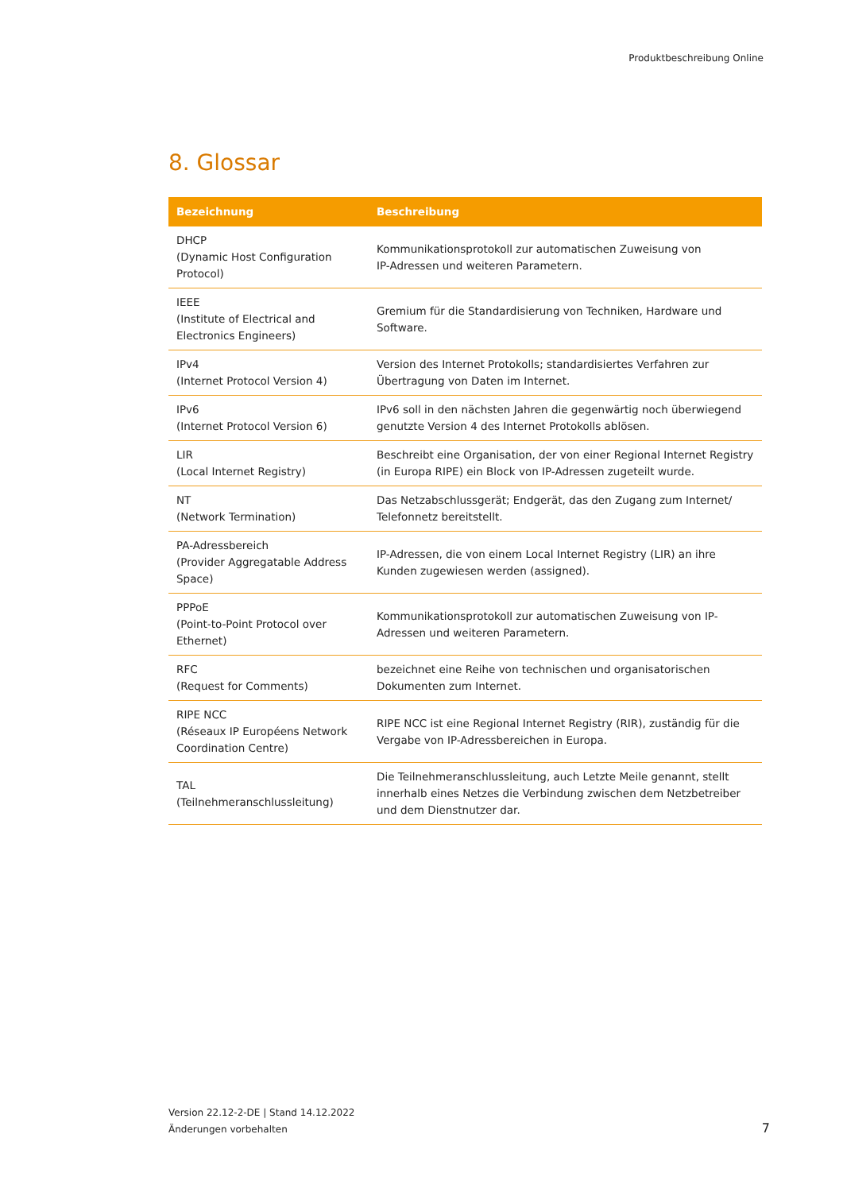Produktbeschreibung Online
8. Glossar
| Bezeichnung | Beschreibung |
| --- | --- |
| DHCP (Dynamic Host Configuration Protocol) | Kommunikationsprotokoll zur automatischen Zuweisung von IP-Adressen und weiteren Parametern. |
| IEEE (Institute of Electrical and Electronics Engineers) | Gremium für die Standardisierung von Techniken, Hardware und Software. |
| IPv4 (Internet Protocol Version 4) | Version des Internet Protokolls; standardisiertes Verfahren zur Übertragung von Daten im Internet. |
| IPv6 (Internet Protocol Version 6) | IPv6 soll in den nächsten Jahren die gegenwärtig noch überwiegend genutzte Version 4 des Internet Protokolls ablösen. |
| LIR (Local Internet Registry) | Beschreibt eine Organisation, der von einer Regional Internet Registry (in Europa RIPE) ein Block von IP-Adressen zugeteilt wurde. |
| NT (Network Termination) | Das Netzabschlussgerät; Endgerät, das den Zugang zum Internet/ Telefonnetz bereitstellt. |
| PA-Adressbereich (Provider Aggregatable Address Space) | IP-Adressen, die von einem Local Internet Registry (LIR) an ihre Kunden zugewiesen werden (assigned). |
| PPPoE (Point-to-Point Protocol over Ethernet) | Kommunikationsprotokoll zur automatischen Zuweisung von IP-Adressen und weiteren Parametern. |
| RFC (Request for Comments) | bezeichnet eine Reihe von technischen und organisatorischen Dokumenten zum Internet. |
| RIPE NCC (Réseaux IP Européens Network Coordination Centre) | RIPE NCC ist eine Regional Internet Registry (RIR), zuständig für die Vergabe von IP-Adressbereichen in Europa. |
| TAL (Teilnehmeranschlussleitung) | Die Teilnehmeranschlussleitung, auch Letzte Meile genannt, stellt innerhalb eines Netzes die Verbindung zwischen dem Netzbetreiber und dem Dienstnutzer dar. |
Version 22.12-2-DE | Stand 14.12.2022
Änderungen vorbehalten
7